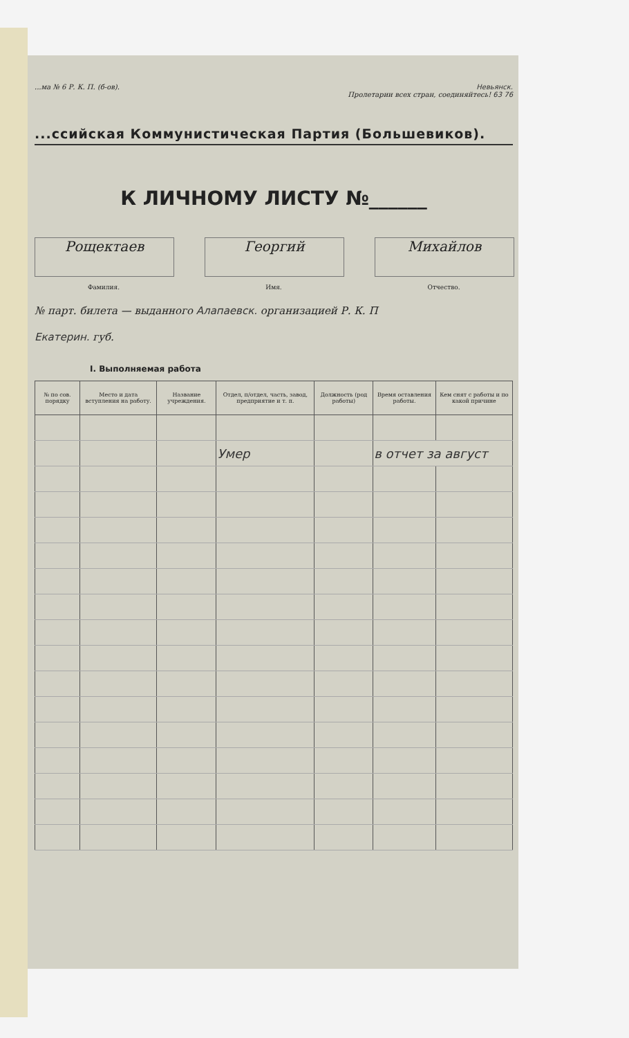...ма № 6 Р. К. П. (б-ов). Невьянск.
Пролетарии всех стран, соединяйтесь! 63 76
...ссийская Коммунистическая Партия (Большевиков).
К ЛИЧНОМУ ЛИСТУ №______
Рощектаев
Фамилия.
Георгий
Имя.
Михайлов
Отчество.
№ парт. билета — выданного Алапаевск. организацией Р. К. П
Екатерин. губ.
I. Выполняемая работа
| № по сов. порядку | Место и дата вступления на работу. | Название учреждения. | Отдел, п/отдел, часть, завод, предприятие и т. п. | Должность (род работы) | Время оставления работы. | Кем снят с работы и по какой причине |
| --- | --- | --- | --- | --- | --- | --- |
| | | | Умер | | в отчет за август | |